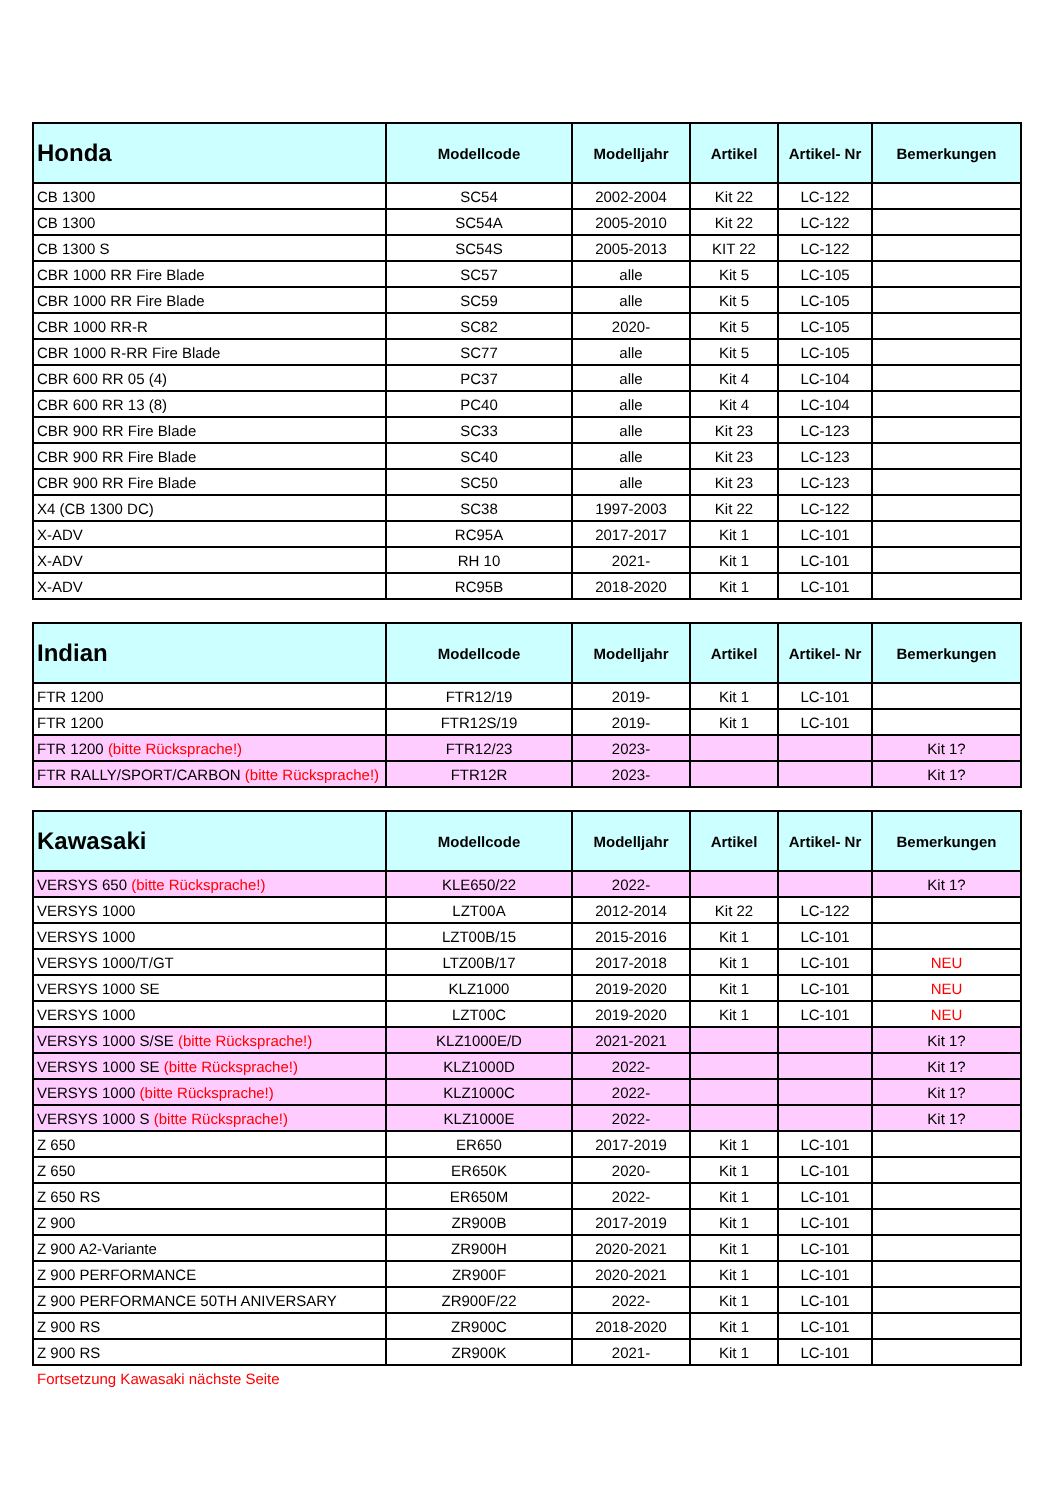| Honda | Modellcode | Modelljahr | Artikel | Artikel- Nr | Bemerkungen |
| --- | --- | --- | --- | --- | --- |
| CB 1300 | SC54 | 2002-2004 | Kit 22 | LC-122 | |
| CB 1300 | SC54A | 2005-2010 | Kit 22 | LC-122 | |
| CB 1300 S | SC54S | 2005-2013 | KIT 22 | LC-122 | |
| CBR 1000 RR Fire Blade | SC57 | alle | Kit 5 | LC-105 | |
| CBR 1000 RR Fire Blade | SC59 | alle | Kit 5 | LC-105 | |
| CBR 1000 RR-R | SC82 | 2020- | Kit 5 | LC-105 | |
| CBR 1000 R-RR Fire Blade | SC77 | alle | Kit 5 | LC-105 | |
| CBR 600 RR 05 (4) | PC37 | alle | Kit 4 | LC-104 | |
| CBR 600 RR 13 (8) | PC40 | alle | Kit 4 | LC-104 | |
| CBR 900 RR Fire Blade | SC33 | alle | Kit 23 | LC-123 | |
| CBR 900 RR Fire Blade | SC40 | alle | Kit 23 | LC-123 | |
| CBR 900 RR Fire Blade | SC50 | alle | Kit 23 | LC-123 | |
| X4 (CB 1300 DC) | SC38 | 1997-2003 | Kit 22 | LC-122 | |
| X-ADV | RC95A | 2017-2017 | Kit 1 | LC-101 | |
| X-ADV | RH 10 | 2021- | Kit 1 | LC-101 | |
| X-ADV | RC95B | 2018-2020 | Kit 1 | LC-101 | |
| Indian | Modellcode | Modelljahr | Artikel | Artikel- Nr | Bemerkungen |
| --- | --- | --- | --- | --- | --- |
| FTR 1200 | FTR12/19 | 2019- | Kit 1 | LC-101 | |
| FTR 1200 | FTR12S/19 | 2019- | Kit 1 | LC-101 | |
| FTR 1200 (bitte Rücksprache!) | FTR12/23 | 2023- | | | Kit 1? |
| FTR RALLY/SPORT/CARBON (bitte Rücksprache!) | FTR12R | 2023- | | | Kit 1? |
| Kawasaki | Modellcode | Modelljahr | Artikel | Artikel- Nr | Bemerkungen |
| --- | --- | --- | --- | --- | --- |
| VERSYS 650 (bitte Rücksprache!) | KLE650/22 | 2022- | | | Kit 1? |
| VERSYS 1000 | LZT00A | 2012-2014 | Kit 22 | LC-122 | |
| VERSYS 1000 | LZT00B/15 | 2015-2016 | Kit 1 | LC-101 | |
| VERSYS 1000/T/GT | LTZ00B/17 | 2017-2018 | Kit 1 | LC-101 | NEU |
| VERSYS 1000 SE | KLZ1000 | 2019-2020 | Kit 1 | LC-101 | NEU |
| VERSYS 1000 | LZT00C | 2019-2020 | Kit 1 | LC-101 | NEU |
| VERSYS 1000 S/SE (bitte Rücksprache!) | KLZ1000E/D | 2021-2021 | | | Kit 1? |
| VERSYS 1000 SE (bitte Rücksprache!) | KLZ1000D | 2022- | | | Kit 1? |
| VERSYS 1000 (bitte Rücksprache!) | KLZ1000C | 2022- | | | Kit 1? |
| VERSYS 1000 S (bitte Rücksprache!) | KLZ1000E | 2022- | | | Kit 1? |
| Z 650 | ER650 | 2017-2019 | Kit 1 | LC-101 | |
| Z 650 | ER650K | 2020- | Kit 1 | LC-101 | |
| Z 650 RS | ER650M | 2022- | Kit 1 | LC-101 | |
| Z 900 | ZR900B | 2017-2019 | Kit 1 | LC-101 | |
| Z 900 A2-Variante | ZR900H | 2020-2021 | Kit 1 | LC-101 | |
| Z 900 PERFORMANCE | ZR900F | 2020-2021 | Kit 1 | LC-101 | |
| Z 900 PERFORMANCE 50TH ANIVERSARY | ZR900F/22 | 2022- | Kit 1 | LC-101 | |
| Z 900 RS | ZR900C | 2018-2020 | Kit 1 | LC-101 | |
| Z 900 RS | ZR900K | 2021- | Kit 1 | LC-101 | |
Fortsetzung Kawasaki nächste Seite